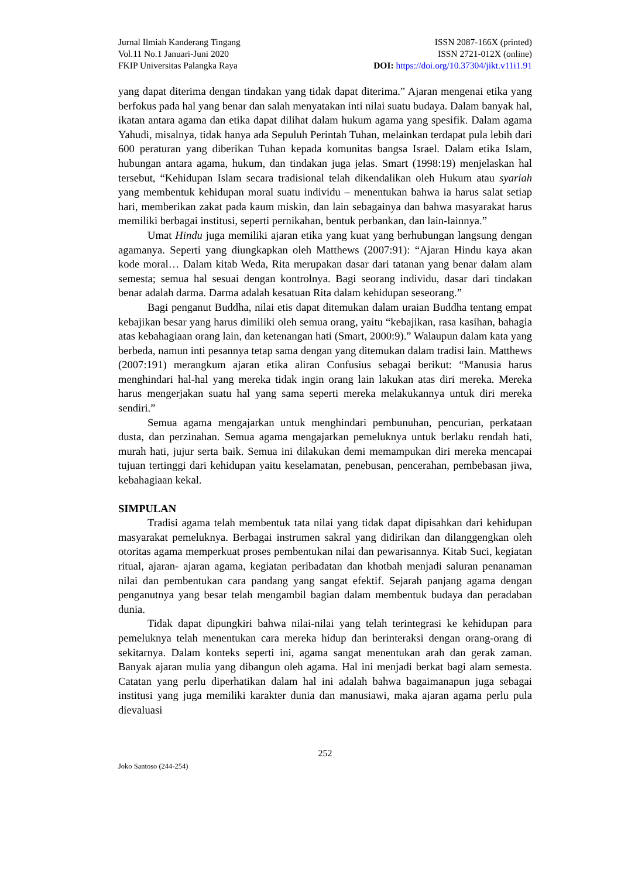Jurnal Ilmiah Kanderang Tingang
Vol.11 No.1 Januari-Juni 2020
FKIP Universitas Palangka Raya
ISSN 2087-166X (printed)
ISSN 2721-012X (online)
DOI: https://doi.org/10.37304/jikt.v11i1.91
yang dapat diterima dengan tindakan yang tidak dapat diterima.” Ajaran mengenai etika yang berfokus pada hal yang benar dan salah menyatakan inti nilai suatu budaya. Dalam banyak hal, ikatan antara agama dan etika dapat dilihat dalam hukum agama yang spesifik. Dalam agama Yahudi, misalnya, tidak hanya ada Sepuluh Perintah Tuhan, melainkan terdapat pula lebih dari 600 peraturan yang diberikan Tuhan kepada komunitas bangsa Israel. Dalam etika Islam, hubungan antara agama, hukum, dan tindakan juga jelas. Smart (1998:19) menjelaskan hal tersebut, “Kehidupan Islam secara tradisional telah dikendalikan oleh Hukum atau syariah yang membentuk kehidupan moral suatu individu – menentukan bahwa ia harus salat setiap hari, memberikan zakat pada kaum miskin, dan lain sebagainya dan bahwa masyarakat harus memiliki berbagai institusi, seperti pernikahan, bentuk perbankan, dan lain-lainnya.”
Umat Hindu juga memiliki ajaran etika yang kuat yang berhubungan langsung dengan agamanya. Seperti yang diungkapkan oleh Matthews (2007:91): “Ajaran Hindu kaya akan kode moral… Dalam kitab Weda, Rita merupakan dasar dari tatanan yang benar dalam alam semesta; semua hal sesuai dengan kontrolnya. Bagi seorang individu, dasar dari tindakan benar adalah darma. Darma adalah kesatuan Rita dalam kehidupan seseorang.”
Bagi penganut Buddha, nilai etis dapat ditemukan dalam uraian Buddha tentang empat kebajikan besar yang harus dimiliki oleh semua orang, yaitu “kebajikan, rasa kasihan, bahagia atas kebahagiaan orang lain, dan ketenangan hati (Smart, 2000:9).” Walaupun dalam kata yang berbeda, namun inti pesannya tetap sama dengan yang ditemukan dalam tradisi lain. Matthews (2007:191) merangkum ajaran etika aliran Confusius sebagai berikut: “Manusia harus menghindari hal-hal yang mereka tidak ingin orang lain lakukan atas diri mereka. Mereka harus mengerjakan suatu hal yang sama seperti mereka melakukannya untuk diri mereka sendiri.”
Semua agama mengajarkan untuk menghindari pembunuhan, pencurian, perkataan dusta, dan perzinahan. Semua agama mengajarkan pemeluknya untuk berlaku rendah hati, murah hati, jujur serta baik. Semua ini dilakukan demi memampukan diri mereka mencapai tujuan tertinggi dari kehidupan yaitu keselamatan, penebusan, pencerahan, pembebasan jiwa, kebahagiaan kekal.
SIMPULAN
Tradisi agama telah membentuk tata nilai yang tidak dapat dipisahkan dari kehidupan masyarakat pemeluknya. Berbagai instrumen sakral yang didirikan dan dilanggengkan oleh otoritas agama memperkuat proses pembentukan nilai dan pewarisannya. Kitab Suci, kegiatan ritual, ajaran- ajaran agama, kegiatan peribadatan dan khotbah menjadi saluran penanaman nilai dan pembentukan cara pandang yang sangat efektif. Sejarah panjang agama dengan penganutnya yang besar telah mengambil bagian dalam membentuk budaya dan peradaban dunia.
Tidak dapat dipungkiri bahwa nilai-nilai yang telah terintegrasi ke kehidupan para pemeluknya telah menentukan cara mereka hidup dan berinteraksi dengan orang-orang di sekitarnya. Dalam konteks seperti ini, agama sangat menentukan arah dan gerak zaman. Banyak ajaran mulia yang dibangun oleh agama. Hal ini menjadi berkat bagi alam semesta. Catatan yang perlu diperhatikan dalam hal ini adalah bahwa bagaimanapun juga sebagai institusi yang juga memiliki karakter dunia dan manusiawi, maka ajaran agama perlu pula dievaluasi
252
Joko Santoso (244-254)